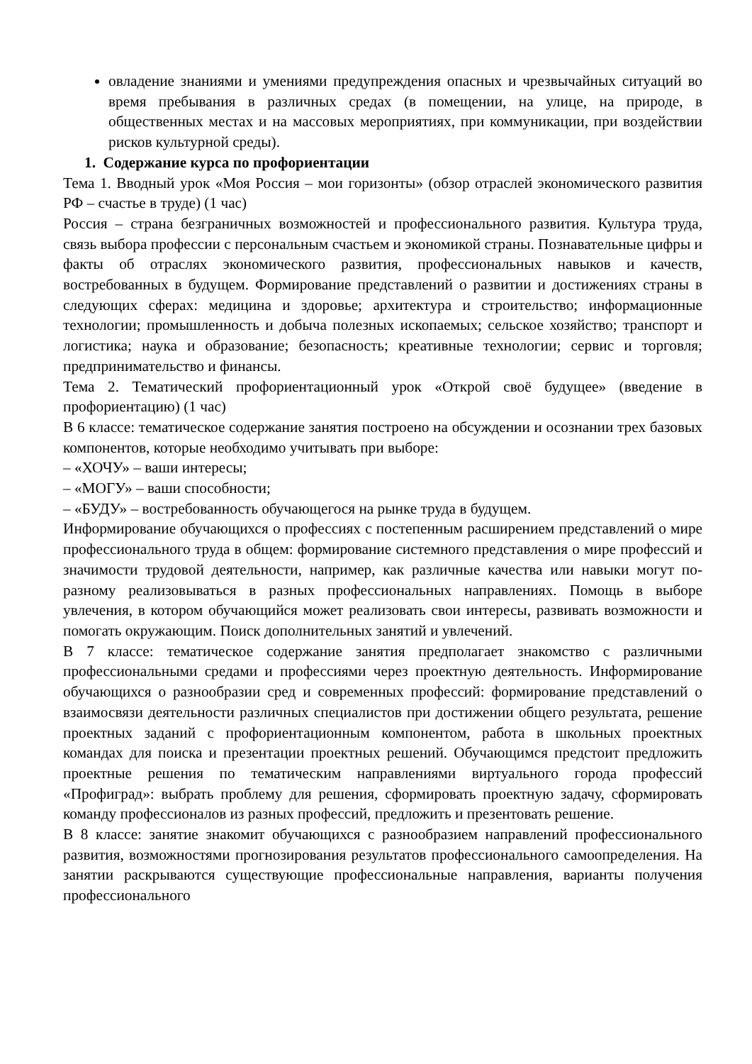овладение знаниями и умениями предупреждения опасных и чрезвычайных ситуаций во время пребывания в различных средах (в помещении, на улице, на природе, в общественных местах и на массовых мероприятиях, при коммуникации, при воздействии рисков культурной среды).
1. Содержание курса по профориентации
Тема 1. Вводный урок «Моя Россия – мои горизонты» (обзор отраслей экономического развития РФ – счастье в труде) (1 час)
Россия – страна безграничных возможностей и профессионального развития. Культура труда, связь выбора профессии с персональным счастьем и экономикой страны. Познавательные цифры и факты об отраслях экономического развития, профессиональных навыков и качеств, востребованных в будущем. Формирование представлений о развитии и достижениях страны в следующих сферах: медицина и здоровье; архитектура и строительство; информационные технологии; промышленность и добыча полезных ископаемых; сельское хозяйство; транспорт и логистика; наука и образование; безопасность; креативные технологии; сервис и торговля; предпринимательство и финансы.
Тема 2. Тематический профориентационный урок «Открой своё будущее» (введение в профориентацию) (1 час)
В 6 классе: тематическое содержание занятия построено на обсуждении и осознании трех базовых компонентов, которые необходимо учитывать при выборе:
– «ХОЧУ» – ваши интересы;
– «МОГУ» – ваши способности;
– «БУДУ» – востребованность обучающегося на рынке труда в будущем.
Информирование обучающихся о профессиях с постепенным расширением представлений о мире профессионального труда в общем: формирование системного представления о мире профессий и значимости трудовой деятельности, например, как различные качества или навыки могут по-разному реализовываться в разных профессиональных направлениях. Помощь в выборе увлечения, в котором обучающийся может реализовать свои интересы, развивать возможности и помогать окружающим. Поиск дополнительных занятий и увлечений.
В 7 классе: тематическое содержание занятия предполагает знакомство с различными профессиональными средами и профессиями через проектную деятельность. Информирование обучающихся о разнообразии сред и современных профессий: формирование представлений о взаимосвязи деятельности различных специалистов при достижении общего результата, решение проектных заданий с профориентационным компонентом, работа в школьных проектных командах для поиска и презентации проектных решений. Обучающимся предстоит предложить проектные решения по тематическим направлениями виртуального города профессий «Профиград»: выбрать проблему для решения, сформировать проектную задачу, сформировать команду профессионалов из разных профессий, предложить и презентовать решение.
В 8 классе: занятие знакомит обучающихся с разнообразием направлений профессионального развития, возможностями прогнозирования результатов профессионального самоопределения. На занятии раскрываются существующие профессиональные направления, варианты получения профессионального